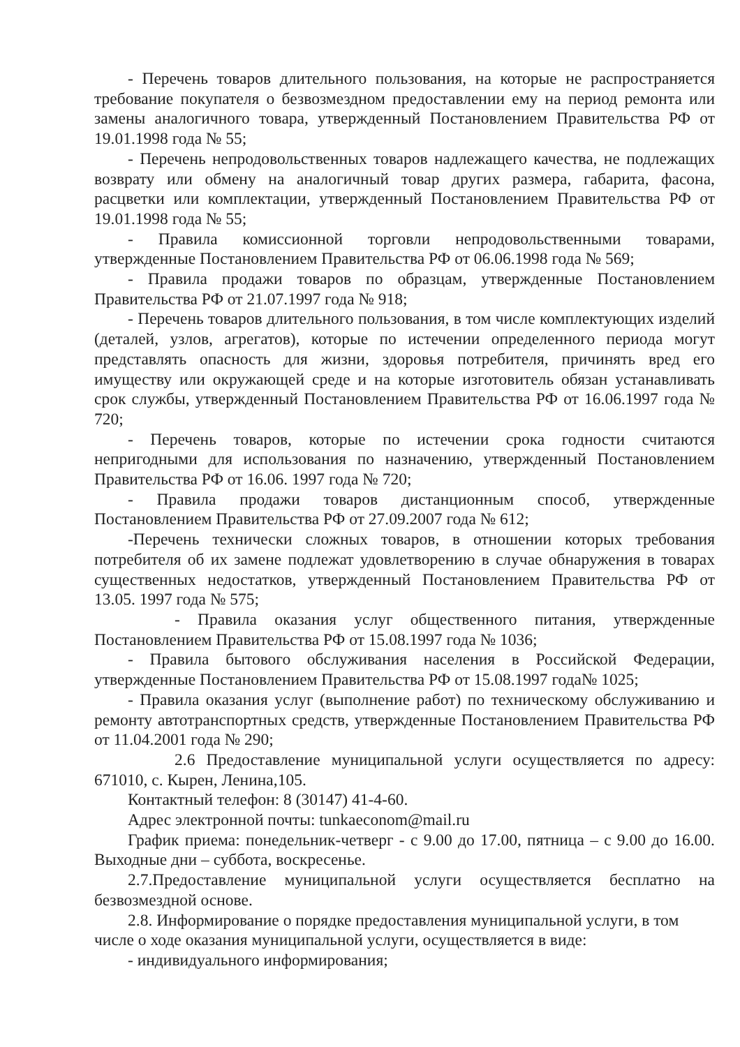- Перечень товаров длительного пользования, на которые не распространяется требование покупателя о безвозмездном предоставлении ему на период ремонта или замены аналогичного товара, утвержденный Постановлением Правительства РФ от 19.01.1998 года № 55;
- Перечень непродовольственных товаров надлежащего качества, не подлежащих возврату или обмену на аналогичный товар других размера, габарита, фасона, расцветки или комплектации, утвержденный Постановлением Правительства РФ от 19.01.1998 года № 55;
- Правила комиссионной торговли непродовольственными товарами, утвержденные Постановлением Правительства РФ от 06.06.1998 года № 569;
- Правила продажи товаров по образцам, утвержденные Постановлением Правительства РФ от 21.07.1997 года № 918;
- Перечень товаров длительного пользования, в том числе комплектующих изделий (деталей, узлов, агрегатов), которые по истечении определенного периода могут представлять опасность для жизни, здоровья потребителя, причинять вред его имуществу или окружающей среде и на которые изготовитель обязан устанавливать срок службы, утвержденный Постановлением Правительства РФ от 16.06.1997 года № 720;
- Перечень товаров, которые по истечении срока годности считаются непригодными для использования по назначению, утвержденный Постановлением Правительства РФ от 16.06. 1997 года № 720;
- Правила продажи товаров дистанционным способ, утвержденные Постановлением Правительства РФ от 27.09.2007 года № 612;
-Перечень технически сложных товаров, в отношении которых требования потребителя об их замене подлежат удовлетворению в случае обнаружения в товарах существенных недостатков, утвержденный Постановлением Правительства РФ от 13.05. 1997 года № 575;
- Правила оказания услуг общественного питания, утвержденные Постановлением Правительства РФ от 15.08.1997 года № 1036;
- Правила бытового обслуживания населения в Российской Федерации, утвержденные Постановлением Правительства РФ от 15.08.1997 года№ 1025;
- Правила оказания услуг (выполнение работ) по техническому обслуживанию и ремонту автотранспортных средств, утвержденные Постановлением Правительства РФ от 11.04.2001 года № 290;
2.6 Предоставление муниципальной услуги осуществляется по адресу: 671010, с. Кырен, Ленина,105.
Контактный телефон: 8 (30147) 41-4-60.
Адрес электронной почты: tunkaeconom@mail.ru
График приема: понедельник-четверг - с 9.00 до 17.00, пятница – с 9.00 до 16.00. Выходные дни – суббота, воскресенье.
2.7.Предоставление муниципальной услуги осуществляется бесплатно на безвозмездной основе.
2.8. Информирование о порядке предоставления муниципальной услуги, в том числе о ходе оказания муниципальной услуги, осуществляется в виде:
- индивидуального информирования;